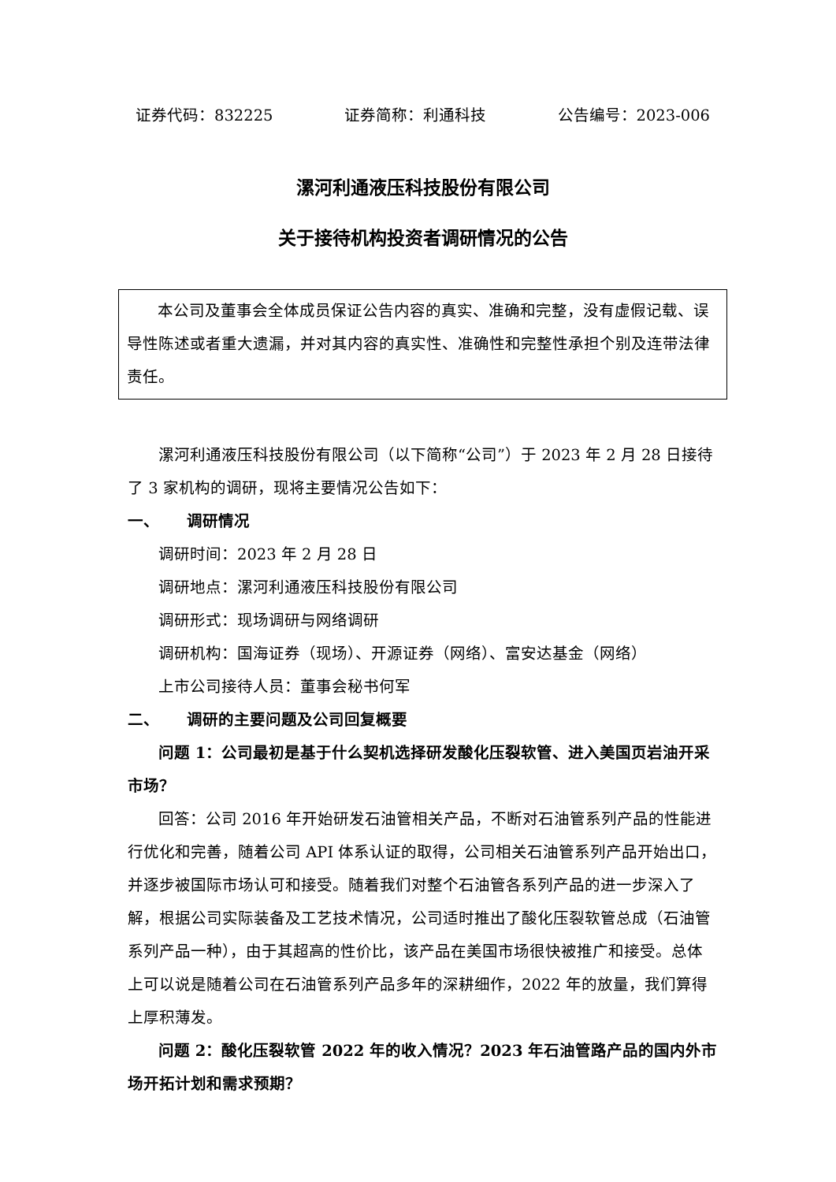证券代码：832225 证券简称：利通科技 公告编号：2023-006
漯河利通液压科技股份有限公司
关于接待机构投资者调研情况的公告
本公司及董事会全体成员保证公告内容的真实、准确和完整，没有虚假记载、误导性陈述或者重大遗漏，并对其内容的真实性、准确性和完整性承担个别及连带法律责任。
漯河利通液压科技股份有限公司（以下简称“公司”）于 2023 年 2 月 28 日接待了 3 家机构的调研，现将主要情况公告如下：
一、 调研情况
调研时间：2023 年 2 月 28 日
调研地点：漯河利通液压科技股份有限公司
调研形式：现场调研与网络调研
调研机构：国海证券（现场）、开源证券（网络）、富安达基金（网络）
上市公司接待人员：董事会秘书何军
二、 调研的主要问题及公司回复概要
问题 1：公司最初是基于什么契机选择研发酸化压裂软管、进入美国页岩油开采市场？
回答：公司 2016 年开始研发石油管相关产品，不断对石油管系列产品的性能进行优化和完善，随着公司 API 体系认证的取得，公司相关石油管系列产品开始出口，并逐步被国际市场认可和接受。随着我们对整个石油管各系列产品的进一步深入了解，根据公司实际装备及工艺技术情况，公司适时推出了酸化压裂软管总成（石油管系列产品一种），由于其超高的性价比，该产品在美国市场很快被推广和接受。总体上可以说是随着公司在石油管系列产品多年的深耕细作，2022 年的放量，我们算得上厚积薄发。
问题 2：酸化压裂软管 2022 年的收入情况？2023 年石油管路产品的国内外市场开拓计划和需求预期？